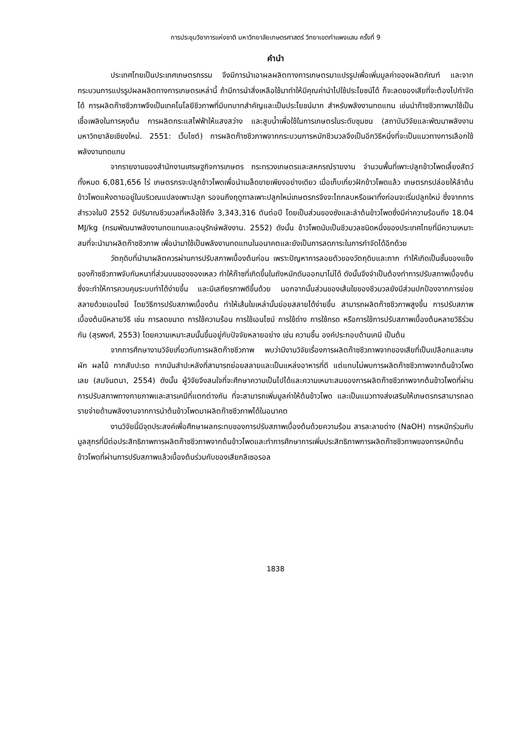การประชุมวิชาการแห่งชาติ มหาวิทยาลัยเกษตรศาสตร์ วิทยาเขตกำแพงแสน ครั้งที่ 9
คำนำ
ประเทศไทยเป็นประเทศเกษตรกรรม จึงมีการนำเอาผลผลิตทางการเกษตรมาแปรรูปเพื่อเพิ่มมูลค่าของผลิตภัณฑ์ และจากกระบวนการแปรรูปผลผลิตทางการเกษตรเหล่านี้ ถ้ามีการนำสิ่งเหลือใช้มาทำให้มีคุณค่านำไปใช้ประโยชน์ได้ ก็จะลดของเสียที่จะต้องไปกำจัดได้ การผลิตก๊าซชีวภาพจึงเป็นเทคโนโลยีชีวภาพที่มีบทบาทสำคัญและเป็นประโยชน์มาก สำหรับพลังงานทดแทน เช่นนำก๊าซชีวภาพมาใช้เป็นเชื้อเพลิงในการหุงต้ม การผลิตกระแสไฟฟ้าให้แสงสว่าง และสูบน้ำเพื่อใช้ในการเกษตรในระดับชุมชน (สถาบันวิจัยและพัฒนาพลังงาน มหาวิทยาลัยเชียงใหม่. 2551: เว็บไซต์) การผลิตก๊าซชีวภาพจากกระบวนการหมักชีวมวลจึงเป็นอีกวิธีหนึ่งที่จะเป็นแนวทางการเลือกใช้พลังงานทดแทน
จากรายงานของสำนักงานเศรษฐกิจการเกษตร กระทรวงเกษตรและสหกรณ์รายงาน จำนวนพื้นที่เพาะปลูกข้าวโพดเลี้ยงสัตว์ ทั้งหมด 6,081,656 ไร่ เกษตรกรจะปลูกข้าวโพดเพื่อนำเมล็ดขายเพียงอย่างเดียว เมื่อเก็บเกี่ยวฝักข้าวโพดแล้ว เกษตรกรปล่อยให้ลำต้นข้าวโพดแห้งตายอยู่ในบริเวณแปลงเพาะปลูก รอจนถึงฤดูกาลเพาะปลูกใหม่เกษตรกรจึงจะไถกลบหรือเผาทิ้งก่อนจะเริ่มปลูกใหม่ ซึ่งจากการสำรวจในปี 2552 มีปริมาณชีวมวลที่เหลือใช้ถึง 3,343,316 ตันต่อปี โดยเป็นส่วนของซังและลำต้นข้าวโพดซึ่งมีค่าความร้อนถึง 18.04 MJ/kg (กรมพัฒนาพลังงานทดแทนและอนุรักษ์พลังงาน. 2552) ดังนั้น ข้าวโพดนับเป็นชีวมวลชนิดหนึ่งของประเทศไทยที่มีความเหมาะสมที่จะนำมาผลิตก๊าซชีวภาพ เพื่อนำมาใช้เป็นพลังงานทดแทนในอนาคตและยังเป็นการลดภาระในการกำจัดได้อีกด้วย
วัตถุดิบที่นำมาผลิตควรผ่านการปรับสภาพเบื้องต้นก่อน เพราะปัญหาการลอยตัวของวัตถุดิบและกาก ทำให้เกิดเป็นชั้นของแข็งของก๊าซชีวภาพจับกันหนาที่ส่วนบนของของเหลว ทำให้ก๊าซที่เกิดขึ้นในถังหมักดันออกมาไม่ได้ ดังนั้นจึงจำเป็นต้องทำการปรับสภาพเบื้องต้น ซึ่งจะทำให้การควบคุมระบบทำได้ง่ายขึ้น และมีเสถียรภาพดีขึ้นด้วย นอกจากนั้นส่วนของเส้นใยของชีวมวลยังมีส่วนปกป้องจากการย่อยสลายด้วยเอนไซม์ โดยวิธีการปรับสภาพเบื้องต้น ทำให้เส้นใยเหล่านั้นย่อยสลายได้ง่ายขึ้น สามารถผลิตก๊าซชีวภาพสูงขึ้น การปรับสภาพเบื้องต้นมีหลายวิธี เช่น การลดขนาด การใช้ความร้อน การใช้เอนไซม์ การใช้ด่าง การใช้กรด หรือการใช้การปรับสภาพเบื้องต้นหลายวิธีร่วมกัน (สุรพงศ์, 2553) โดยความเหมาะสมนั้นขึ้นอยู่กับปัจจัยหลายอย่าง เช่น ความชื้น องค์ประกอบด้านเคมี เป็นต้น
จากการศึกษางานวิจัยเกี่ยวกับการผลิตก๊าซชีวภาพ พบว่ามีงานวิจัยเรื่องการผลิตก๊าซชีวภาพจากของเสียที่เป็นเปลือกและเศษผัก ผลไม้ กากสับปะรด กากมันสำปะหลังที่สามารถย่อยสลายและเป็นแหล่งอาหารที่ดี แต่แทบไม่พบการผลิตก๊าซชีวภาพจากต้นข้าวโพดเลย (สมจินตนา, 2554) ดังนั้น ผู้วิจัยจึงสนใจที่จะศึกษาความเป็นไปได้และความเหมาะสมของการผลิตก๊าซชีวภาพจากต้นข้าวโพดที่ผ่านการปรับสภาพทางกายภาพและสารเคมีที่แตกต่างกัน ที่จะสามารถเพิ่มมูลค่าให้ต้นข้าวโพด และเป็นแนวทางส่งเสริมให้เกษตรกรสามารถลดรายจ่ายด้านพลังงานจากการนำต้นข้าวโพดมาผลิตก๊าซชีวภาพได้ในอนาคต
งานวิจัยนี้มีจุดประสงค์เพื่อศึกษาผลกระทบของการปรับสภาพเบื้องต้นด้วยความร้อน สารละลายด่าง (NaOH) การหมักร่วมกับมูลสุกรที่มีต่อประสิทธิภาพการผลิตก๊าซชีวภาพจากต้นข้าวโพดและทำการศึกษาการเพิ่มประสิทธิภาพการผลิตก๊าซชีวภาพของการหมักต้นข้าวโพดที่ผ่านการปรับสภาพแล้วเบื้องต้นร่วมกับของเสียกลีเซอรอล
1838